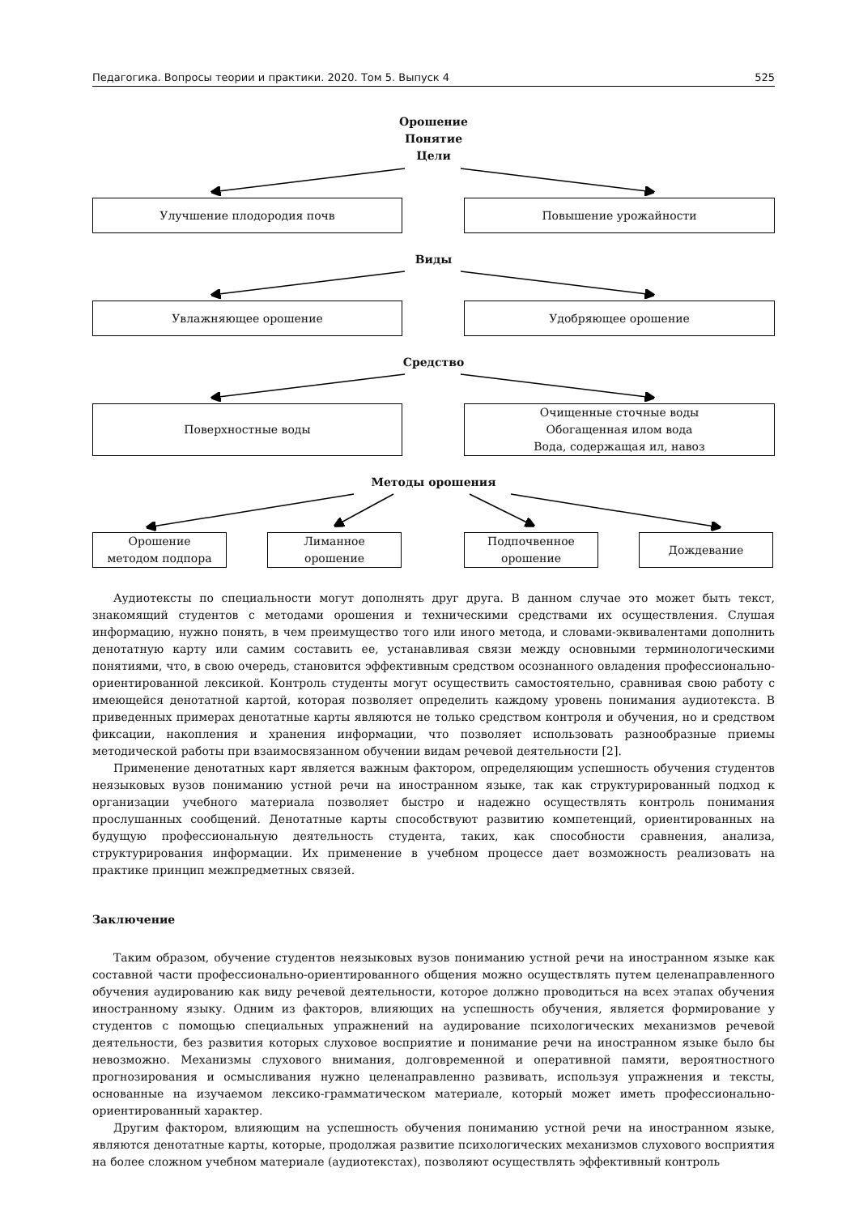Педагогика. Вопросы теории и практики. 2020. Том 5. Выпуск 4 525
Орошение
Понятие
Цели
Улучшение плодородия почв Повышение урожайности
Виды
Увлажняющее орошение Удобряющее орошение
Средство
Поверхностные воды
Очищенные сточные воды
Обогащенная илом вода
Вода, содержащая ил, навоз
Методы орошения
Орошение
методом подпора
Лиманное
орошение
Подпочвенное
орошение
Дождевание
Аудиотексты по специальности могут дополнять друг друга. В данном случае это может быть текст, знакомящий студентов с методами орошения и техническими средствами их осуществления. Слушая информацию, нужно понять, в чем преимущество того или иного метода, и словами-эквивалентами дополнить денотатную карту или самим составить ее, устанавливая связи между основными терминологическими понятиями, что, в свою очередь, становится эффективным средством осознанного овладения профессионально-ориентированной лексикой. Контроль студенты могут осуществить самостоятельно, сравнивая свою работу с имеющейся денотатной картой, которая позволяет определить каждому уровень понимания аудиотекста. В приведенных примерах денотатные карты являются не только средством контроля и обучения, но и средством фиксации, накопления и хранения информации, что позволяет использовать разнообразные приемы методической работы при взаимосвязанном обучении видам речевой деятельности [2].
Применение денотатных карт является важным фактором, определяющим успешность обучения студентов неязыковых вузов пониманию устной речи на иностранном языке, так как структурированный подход к организации учебного материала позволяет быстро и надежно осуществлять контроль понимания прослушанных сообщений. Денотатные карты способствуют развитию компетенций, ориентированных на будущую профессиональную деятельность студента, таких, как способности сравнения, анализа, структурирования информации. Их применение в учебном процессе дает возможность реализовать на практике принцип межпредметных связей.
Заключение
Таким образом, обучение студентов неязыковых вузов пониманию устной речи на иностранном языке как составной части профессионально-ориентированного общения можно осуществлять путем целенаправленного обучения аудированию как виду речевой деятельности, которое должно проводиться на всех этапах обучения иностранному языку. Одним из факторов, влияющих на успешность обучения, является формирование у студентов с помощью специальных упражнений на аудирование психологических механизмов речевой деятельности, без развития которых слуховое восприятие и понимание речи на иностранном языке было бы невозможно. Механизмы слухового внимания, долговременной и оперативной памяти, вероятностного прогнозирования и осмысливания нужно целенаправленно развивать, используя упражнения и тексты, основанные на изучаемом лексико-грамматическом материале, который может иметь профессионально-ориентированный характер.
Другим фактором, влияющим на успешность обучения пониманию устной речи на иностранном языке, являются денотатные карты, которые, продолжая развитие психологических механизмов слухового восприятия на более сложном учебном материале (аудиотекстах), позволяют осуществлять эффективный контроль